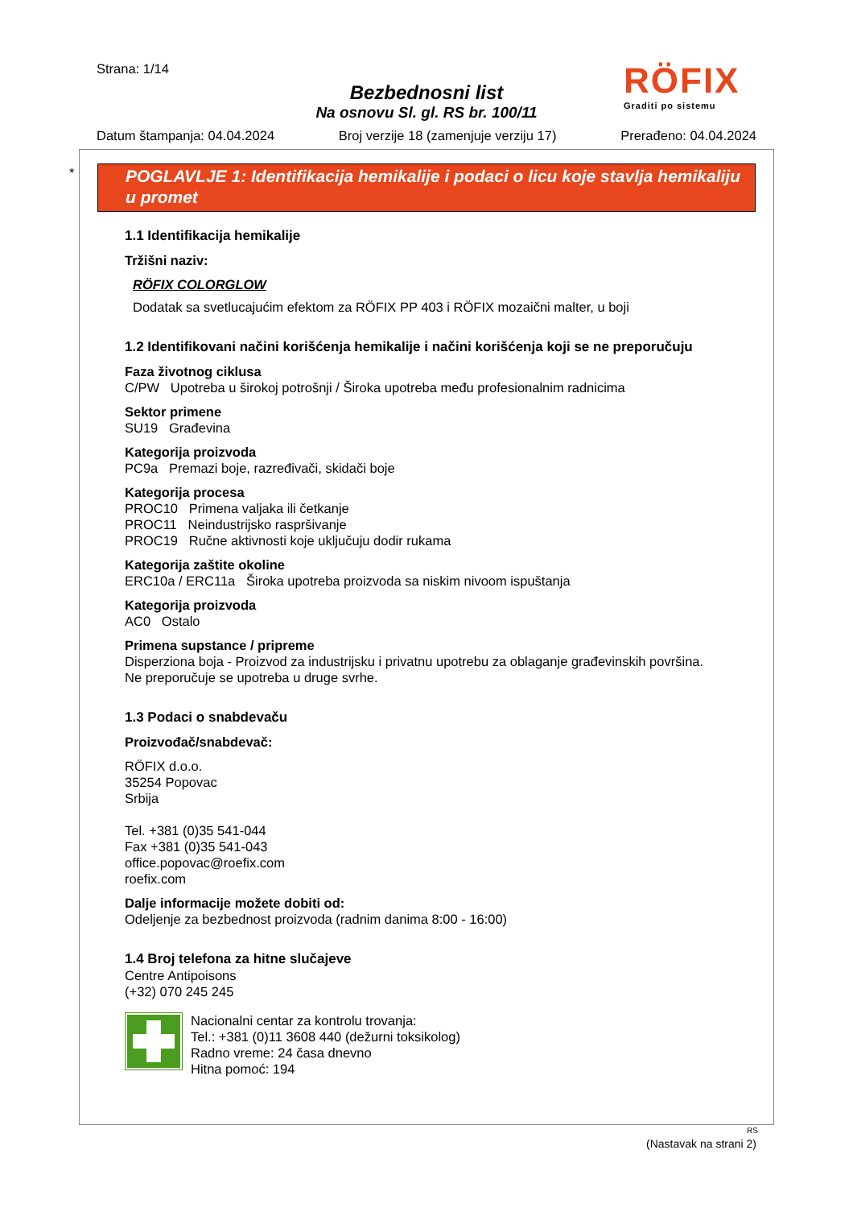Strana: 1/14
Bezbednosni list
Na osnovu Sl. gl. RS br. 100/11
Datum štampanja: 04.04.2024 Broj verzije 18 (zamenjuje verziju 17) Prerađeno: 04.04.2024
RÖFIX
Graditi po sistemu
*
POGLAVLJE 1: Identifikacija hemikalije i podaci o licu koje stavlja hemikaliju u promet
1.1 Identifikacija hemikalije
Tržišni naziv:
RÖFIX COLORGLOW
Dodatak sa svetlucajućim efektom za RÖFIX PP 403 i RÖFIX mozaični malter, u boji
1.2 Identifikovani načini korišćenja hemikalije i načini korišćenja koji se ne preporučuju
Faza životnog ciklusa
C/PW Upotreba u širokoj potrošnji / Široka upotreba među profesionalnim radnicima
Sektor primene
SU19 Građevina
Kategorija proizvoda
PC9a Premazi boje, razređivači, skidači boje
Kategorija procesa
PROC10 Primena valjaka ili četkanje
PROC11 Neindustrijsko raspršivanje
PROC19 Ručne aktivnosti koje uključuju dodir rukama
Kategorija zaštite okoline
ERC10a / ERC11a Široka upotreba proizvoda sa niskim nivoom ispuštanja
Kategorija proizvoda
AC0 Ostalo
Primena supstance / pripreme
Disperziona boja - Proizvod za industrijsku i privatnu upotrebu za oblaganje građevinskih površina.
Ne preporučuje se upotreba u druge svrhe.
1.3 Podaci o snabdevaču
Proizvođač/snabdevač:
RÖFIX d.o.o.
35254 Popovac
Srbija
Tel. +381 (0)35 541-044
Fax +381 (0)35 541-043
office.popovac@roefix.com
roefix.com
Dalje informacije možete dobiti od:
Odeljenje za bezbednost proizvoda (radnim danima 8:00 - 16:00)
1.4 Broj telefona za hitne slučajeve
Centre Antipoisons
(+32) 070 245 245
Nacionalni centar za kontrolu trovanja:
Tel.: +381 (0)11 3608 440 (dežurni toksikolog)
Radno vreme: 24 časa dnevno
Hitna pomoć: 194
RS
(Nastavak na strani 2)